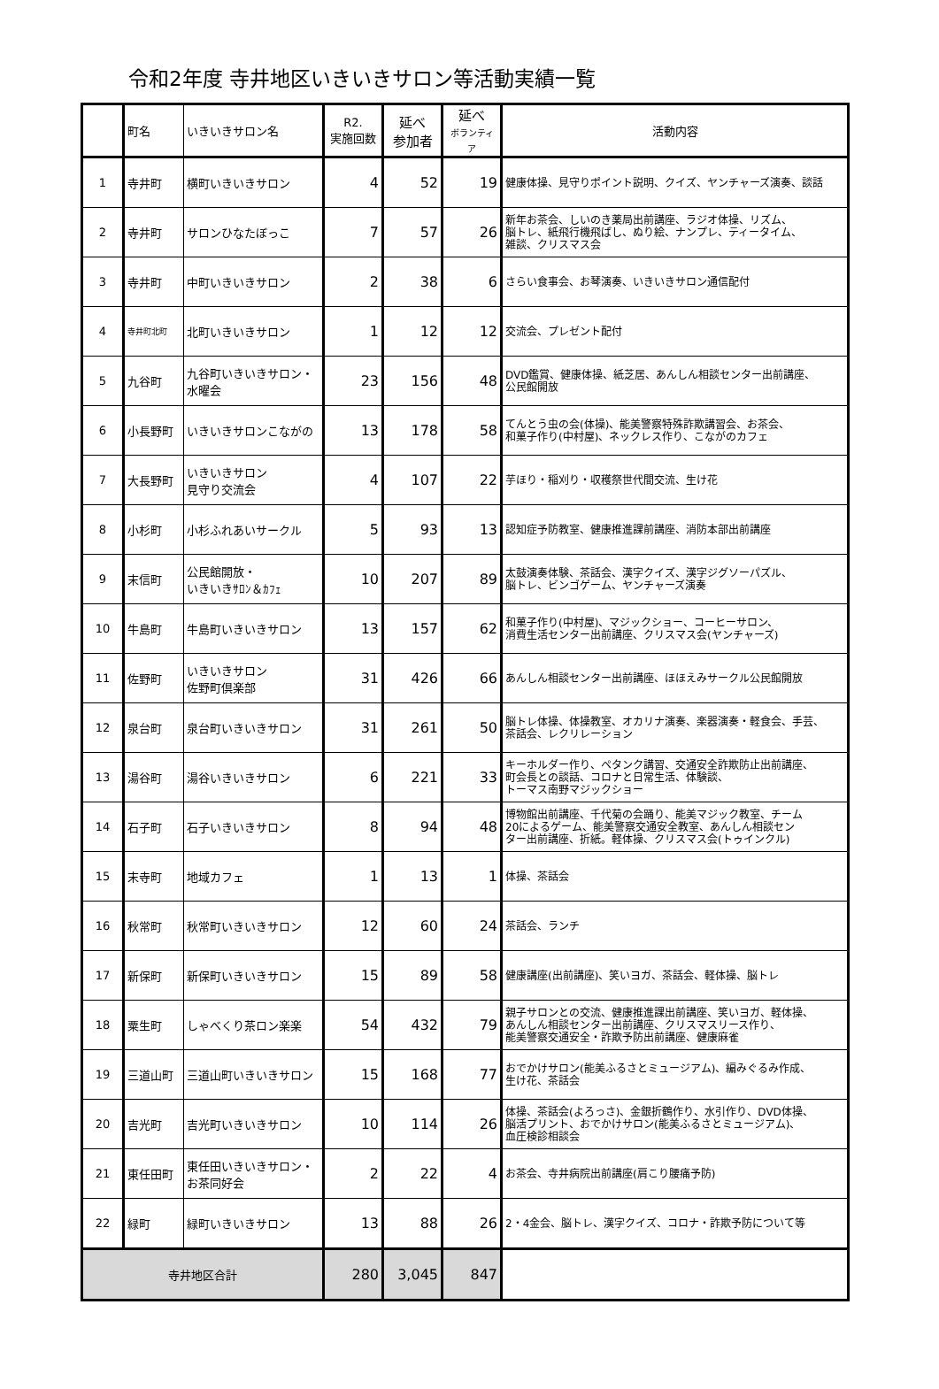令和2年度 寺井地区いきいきサロン等活動実績一覧
| | 町名 | いきいきサロン名 | R2. 実施回数 | 延べ 参加者 | 延べ ボランティア | 活動内容 |
| --- | --- | --- | --- | --- | --- | --- |
| 1 | 寺井町 | 横町いきいきサロン | 4 | 52 | 19 | 健康体操、見守りポイント説明、クイズ、ヤンチャーズ演奏、談話 |
| 2 | 寺井町 | サロンひなたぼっこ | 7 | 57 | 26 | 新年お茶会、しいのき薬局出前講座、ラジオ体操、リズム、 脳トレ、紙飛行機飛ばし、ぬり絵、ナンプレ、ティータイム、 雑談、クリスマス会 |
| 3 | 寺井町 | 中町いきいきサロン | 2 | 38 | 6 | さらい食事会、お琴演奏、いきいきサロン通信配付 |
| 4 | 寺井町北町 | 北町いきいきサロン | 1 | 12 | 12 | 交流会、プレゼント配付 |
| 5 | 九谷町 | 九谷町いきいきサロン・ 水曜会 | 23 | 156 | 48 | DVD鑑賞、健康体操、紙芝居、あんしん相談センター出前講座、 公民館開放 |
| 6 | 小長野町 | いきいきサロンこながの | 13 | 178 | 58 | てんとう虫の会(体操)、能美警察特殊詐欺講習会、お茶会、 和菓子作り(中村屋)、ネックレス作り、こながのカフェ |
| 7 | 大長野町 | いきいきサロン 見守り交流会 | 4 | 107 | 22 | 芋ほり・稲刈り・収穫祭世代間交流、生け花 |
| 8 | 小杉町 | 小杉ふれあいサークル | 5 | 93 | 13 | 認知症予防教室、健康推進課前講座、消防本部出前講座 |
| 9 | 末信町 | 公民館開放・ いきいきｻﾛﾝ＆ｶﾌｪ | 10 | 207 | 89 | 太鼓演奏体験、茶話会、漢字クイズ、漢字ジグソーパズル、 脳トレ、ビンゴゲーム、ヤンチャーズ演奏 |
| 10 | 牛島町 | 牛島町いきいきサロン | 13 | 157 | 62 | 和菓子作り(中村屋)、マジックショー、コーヒーサロン、 消費生活センター出前講座、クリスマス会(ヤンチャーズ) |
| 11 | 佐野町 | いきいきサロン 佐野町倶楽部 | 31 | 426 | 66 | あんしん相談センター出前講座、ほほえみサークル公民館開放 |
| 12 | 泉台町 | 泉台町いきいきサロン | 31 | 261 | 50 | 脳トレ体操、体操教室、オカリナ演奏、楽器演奏・軽食会、手芸、 茶話会、レクリレーション |
| 13 | 湯谷町 | 湯谷いきいきサロン | 6 | 221 | 33 | キーホルダー作り、ペタンク講習、交通安全詐欺防止出前講座、 町会長との談話、コロナと日常生活、体験談、 トーマス南野マジックショー |
| 14 | 石子町 | 石子いきいきサロン | 8 | 94 | 48 | 博物館出前講座、千代菊の会踊り、能美マジック教室、チーム 20によるゲーム、能美警察交通安全教室、あんしん相談セン ター出前講座、折紙。軽体操、クリスマス会(トゥインクル) |
| 15 | 末寺町 | 地域カフェ | 1 | 13 | 1 | 体操、茶話会 |
| 16 | 秋常町 | 秋常町いきいきサロン | 12 | 60 | 24 | 茶話会、ランチ |
| 17 | 新保町 | 新保町いきいきサロン | 15 | 89 | 58 | 健康講座(出前講座)、笑いヨガ、茶話会、軽体操、脳トレ |
| 18 | 粟生町 | しゃべくり茶ロン楽楽 | 54 | 432 | 79 | 親子サロンとの交流、健康推進課出前講座、笑いヨガ、軽体操、 あんしん相談センター出前講座、クリスマスリース作り、 能美警察交通安全・詐欺予防出前講座、健康麻雀 |
| 19 | 三道山町 | 三道山町いきいきサロン | 15 | 168 | 77 | おでかけサロン(能美ふるさとミュージアム)、編みぐるみ作成、 生け花、茶話会 |
| 20 | 吉光町 | 吉光町いきいきサロン | 10 | 114 | 26 | 体操、茶話会(よろっさ)、金銀折鶴作り、水引作り、DVD体操、 脳活プリント、おでかけサロン(能美ふるさとミュージアム)、 血圧検診相談会 |
| 21 | 東任田町 | 東任田いきいきサロン・ お茶同好会 | 2 | 22 | 4 | お茶会、寺井病院出前講座(肩こり腰痛予防) |
| 22 | 緑町 | 緑町いきいきサロン | 13 | 88 | 26 | 2・4金会、脳トレ、漢字クイズ、コロナ・詐欺予防について等 |
| 寺井地区合計 | | | 280 | 3,045 | 847 | |